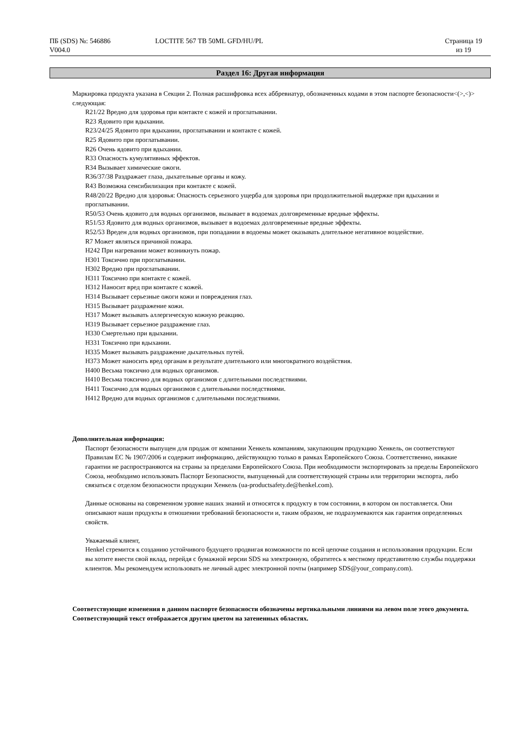ПБ (SDS) №: 546886
V004.0
LOCTITE 567 TB 50ML GFD/HU/PL Страница 19
из 19
Раздел 16: Другая информация
Маркировка продукта указана в Секции 2. Полная расшифровка всех аббревиатур, обозначенных кодами в этом паспорте безопасности<(>,<)> следующая:
R21/22 Вредно для здоровья при контакте с кожей и проглатывании.
R23 Ядовито при вдыхании.
R23/24/25 Ядовито при вдыхании, проглатывании и контакте с кожей.
R25 Ядовито при проглатывании.
R26 Очень ядовито при вдыхании.
R33 Опасность кумулятивных эффектов.
R34 Вызывает химические ожоги.
R36/37/38 Раздражает глаза, дыхательные органы и кожу.
R43 Возможна сенсибилизация при контакте с кожей.
R48/20/22 Вредно для здоровья: Опасность серьезного ущерба для здоровья при продолжительной выдержке при вдыхании и проглатывании.
R50/53 Очень ядовито для водных организмов, вызывает в водоемах долговременные вредные эффекты.
R51/53 Ядовито для водных организмов, вызывает в водоемах долговременные вредные эффекты.
R52/53 Вреден для водных организмов, при попадании в водоемы может оказывать длительное негативное воздействие.
R7 Может являться причиной пожара.
H242 При нагревании может возникнуть пожар.
H301 Токсично при проглатывании.
H302 Вредно при проглатывании.
H311 Токсично при контакте с кожей.
H312 Наносит вред при контакте с кожей.
H314 Вызывает серьезные ожоги кожи и повреждения глаз.
H315 Вызывает раздражение кожи.
H317 Может вызывать аллергическую кожную реакцию.
H319 Вызывает серьезное раздражение глаз.
H330 Смертельно при вдыхании.
H331 Токсично при вдыхании.
H335 Может вызывать раздражение дыхательных путей.
H373 Может наносить вред органам в результате длительного или многократного воздействия.
H400 Весьма токсично для водных организмов.
H410 Весьма токсично для водных организмов с длительными последствиями.
H411 Токсично для водных организмов с длительными последствиями.
H412 Вредно для водных организмов с длительными последствиями.
Дополнительная информация:
Паспорт безопасности выпущен для продаж от компании Хенкель компаниям, закупающим продукцию Хенкель, он соответствуют Правилам ЕС № 1907/2006 и содержит информацию, действующую только в рамках Европейского Союза. Соответственно, никакие гарантии не распространяются на страны за пределами Европейского Союза. При необходимости экспортировать за пределы Европейского Союза, необходимо использовать Паспорт Безопасности, выпущенный для соответствующей страны или территории экспорта, либо связаться с отделом безопасности продукции Хенкель (ua-productsafety.de@henkel.com).
Данные основаны на современном уровне наших знаний и относятся к продукту в том состоянии, в котором он поставляется. Они описывают наши продукты в отношении требований безопасности и, таким образом, не подразумеваются как гарантия определенных свойств.
Уважаемый клиент,
Henkel стремится к созданию устойчивого будущего продвигая возможности по всей цепочке создания и использования продукции. Если вы хотите внести свой вклад, перейдя с бумажной версии SDS на электронную, обратитесь к местному представителю службы поддержки клиентов. Мы рекомендуем использовать не личный адрес электронной почты (например SDS@your_company.com).
Соответствующие изменения в данном паспорте безопасности обозначены вертикальными линиями на левом поле этого документа. Соответствующий текст отображается другим цветом на затененных областях.